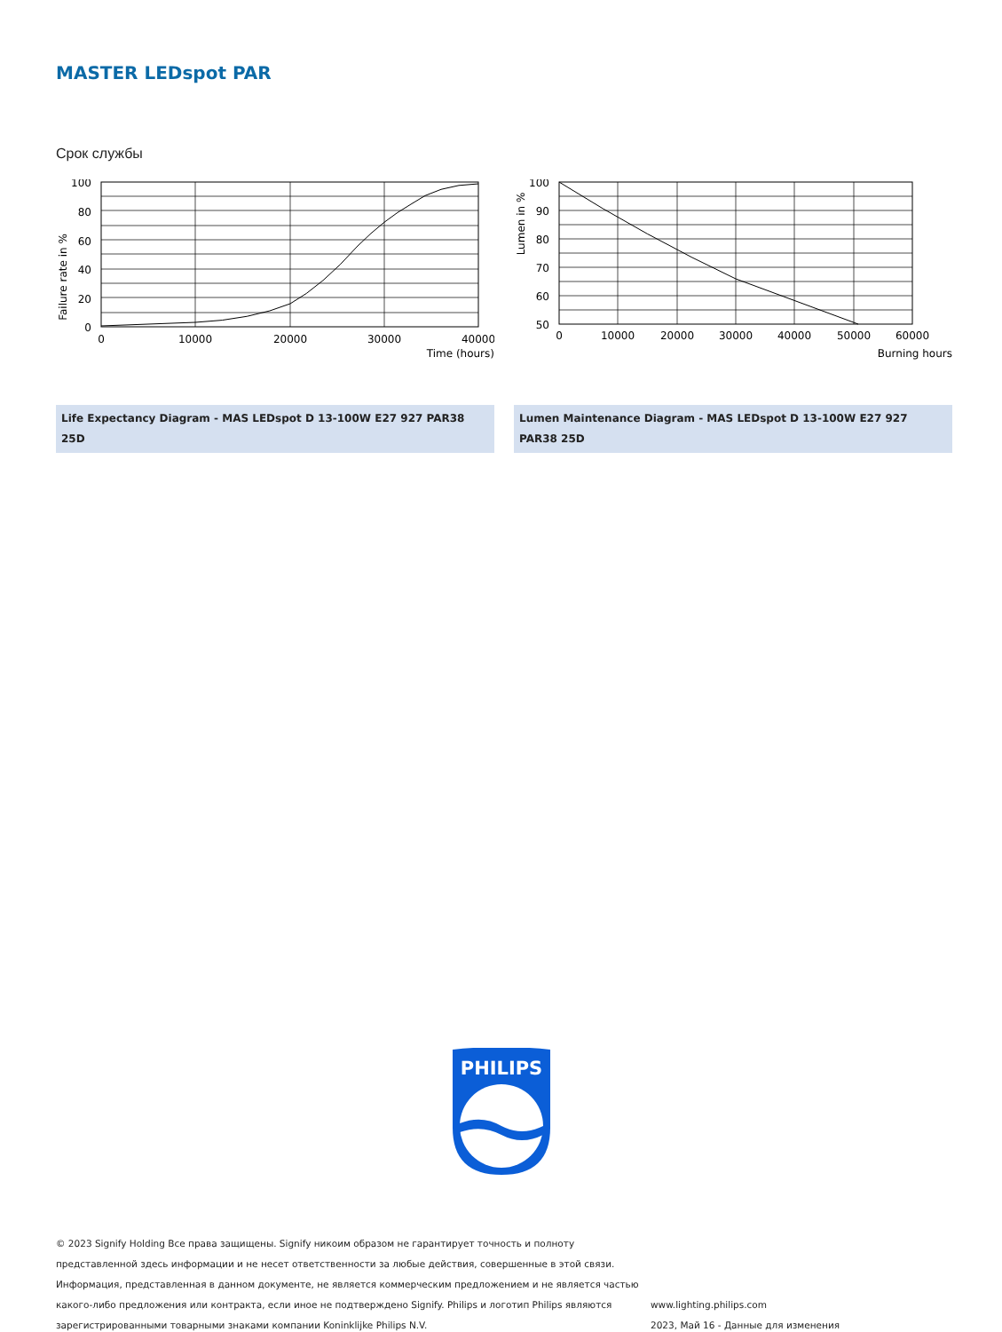MASTER LEDspot PAR
Срок службы
Failure rate in %
100
80
60
40
20
0
0
10000
20000
30000
40000
Time (hours)
Life Expectancy Diagram - MAS LEDspot D 13-100W E27 927 PAR38 25D
Lumen in %
100
90
80
70
60
50
0
10000
20000
30000
40000
50000
60000
Burning hours
Lumen Maintenance Diagram - MAS LEDspot D 13-100W E27 927 PAR38 25D
PHILIPS
© 2023 Signify Holding Все права защищены. Signify никоим образом не гарантирует точность и полноту представленной здесь информации и не несет ответственности за любые действия, совершенные в этой связи. Информация, представленная в данном документе, не является коммерческим предложением и не является частью какого-либо предложения или контракта, если иное не подтверждено Signify. Philips и логотип Philips являются зарегистрированными товарными знаками компании Koninklijke Philips N.V.
www.lighting.philips.com
2023, Май 16 - Данные для изменения